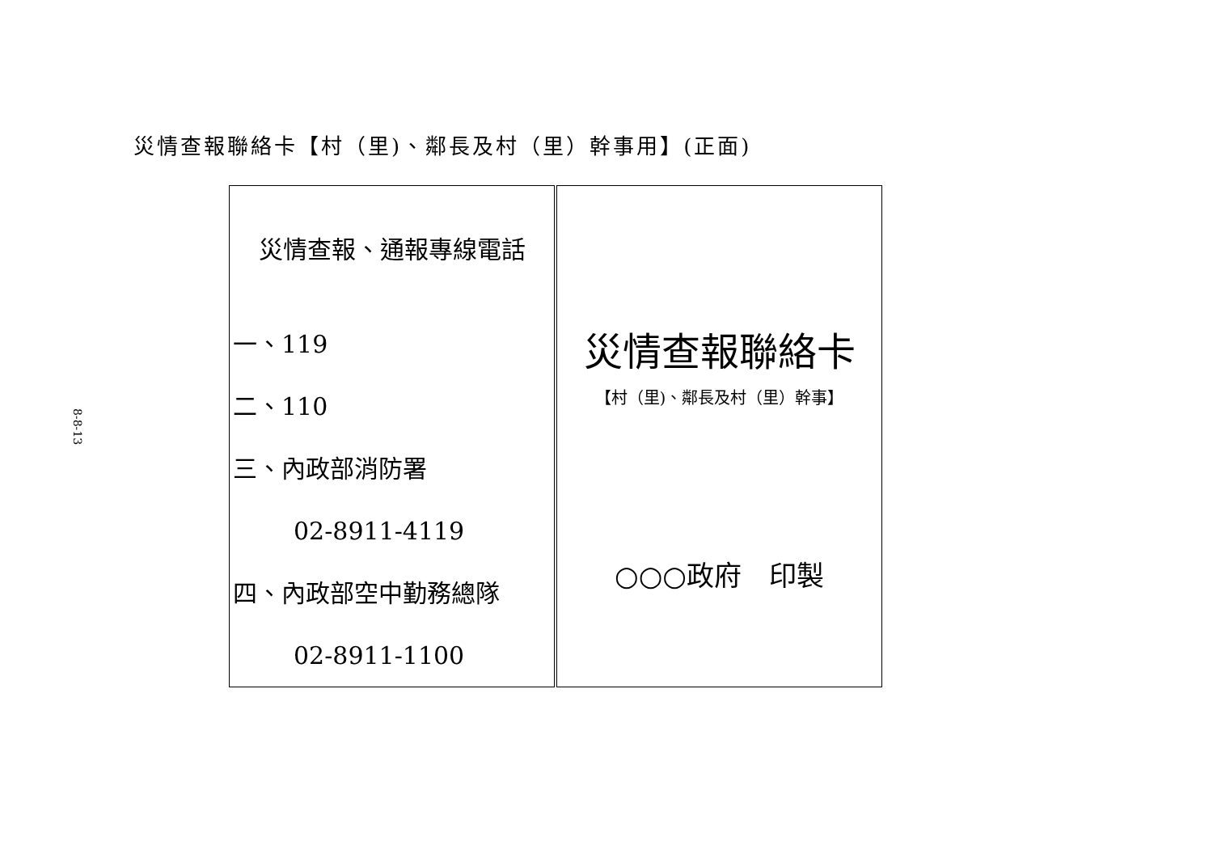8-8-13
災情查報聯絡卡【村（里)、鄰長及村（里）幹事用】(正面)
| 災情查報、通報專線電話 一、119 二、110 三、內政部消防署 02-8911-4119 四、內政部空中勤務總隊 02-8911-1100 | 災情查報聯絡卡 【村（里)、鄰長及村（里）幹事】 ○○○政府 印製 |